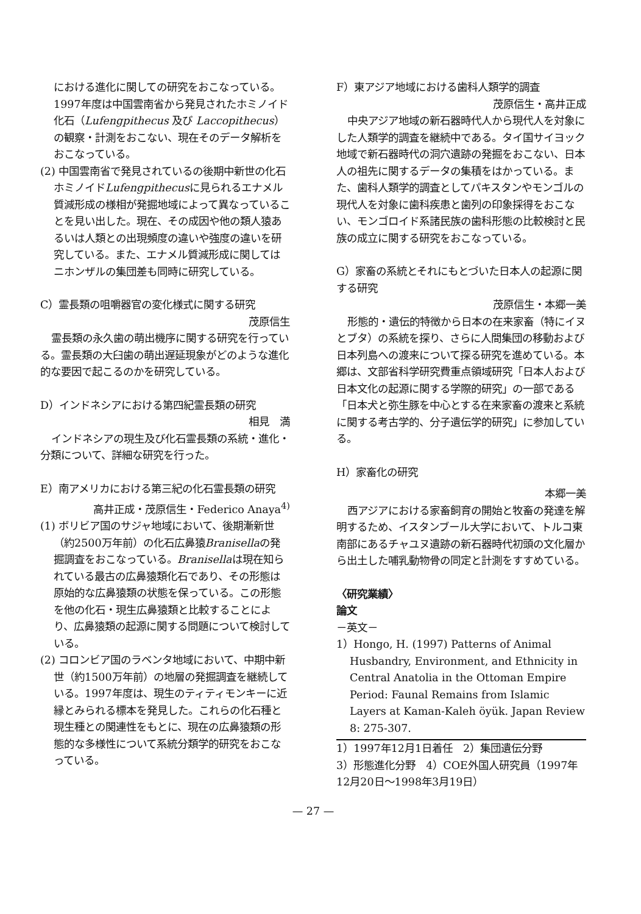における進化に関しての研究をおこなっている。1997年度は中国雲南省から発見されたホミノイド化石（Lufengpithecus 及び Laccopithecus）の観察・計測をおこない、現在そのデータ解析をおこなっている。
(2) 中国雲南省で発見されているの後期中新世の化石ホミノイドLufengpithecusに見られるエナメル質減形成の様相が発掘地域によって異なっていることを見い出した。現在、その成因や他の類人猿あるいは人類との出現頻度の違いや強度の違いを研究している。また、エナメル質減形成に関してはニホンザルの集団差も同時に研究している。
C）霊長類の咀嚼器官の変化様式に関する研究
茂原信生
 霊長類の永久歯の萌出機序に関する研究を行っている。霊長類の大臼歯の萌出遅延現象がどのような進化的な要因で起こるのかを研究している。
D）インドネシアにおける第四紀霊長類の研究
相見　満
 インドネシアの現生及び化石霊長類の系統・進化・分類について、詳細な研究を行った。
E）南アメリカにおける第三紀の化石霊長類の研究
高井正成・茂原信生・Federico Anaya<sup>4)</sup>
(1) ボリビア国のサジャ地域において、後期漸新世（約2500万年前）の化石広鼻猿Branisellaの発掘調査をおこなっている。Branisellaは現在知られている最古の広鼻猿類化石であり、その形態は原始的な広鼻猿類の状態を保っている。この形態を他の化石・現生広鼻猿類と比較することにより、広鼻猿類の起源に関する問題について検討している。
(2) コロンビア国のラベンタ地域において、中期中新世（約1500万年前）の地層の発掘調査を継続している。1997年度は、現生のティティモンキーに近縁とみられる標本を発見した。これらの化石種と現生種との関連性をもとに、現在の広鼻猿類の形態的な多様性について系統分類学的研究をおこなっている。
F）東アジア地域における歯科人類学的調査
茂原信生・高井正成
 中央アジア地域の新石器時代人から現代人を対象にした人類学的調査を継続中である。タイ国サイヨック地域で新石器時代の洞穴遺跡の発掘をおこない、日本人の祖先に関するデータの集積をはかっている。また、歯科人類学的調査としてパキスタンやモンゴルの現代人を対象に歯科疾患と歯列の印象採得をおこない、モンゴロイド系諸民族の歯科形態の比較検討と民族の成立に関する研究をおこなっている。
G）家畜の系統とそれにもとづいた日本人の起源に関する研究
茂原信生・本郷一美
 形態的・遺伝的特徴から日本の在来家畜（特にイヌとブタ）の系統を探り、さらに人間集団の移動および日本列島への渡来について探る研究を進めている。本郷は、文部省科学研究費重点領域研究「日本人および日本文化の起源に関する学際的研究」の一部である「日本犬と弥生豚を中心とする在来家畜の渡来と系統に関する考古学的、分子遺伝学的研究」に参加している。
H）家畜化の研究
本郷一美
 西アジアにおける家畜飼育の開始と牧畜の発達を解明するため、イスタンブール大学において、トルコ東南部にあるチャユヌ遺跡の新石器時代初頭の文化層から出土した哺乳動物骨の同定と計測をすすめている。
〈研究業績〉
論文
－英文－
1）Hongo, H. (1997) Patterns of Animal Husbandry, Environment, and Ethnicity in Central Anatolia in the Ottoman Empire Period: Faunal Remains from Islamic Layers at Kaman-Kaleh öyük. Japan Review 8: 275-307.
1）1997年12月1日着任　2）集団遺伝分野
3）形態進化分野　4）COE外国人研究員（1997年12月20日～1998年3月19日）
— 27 —